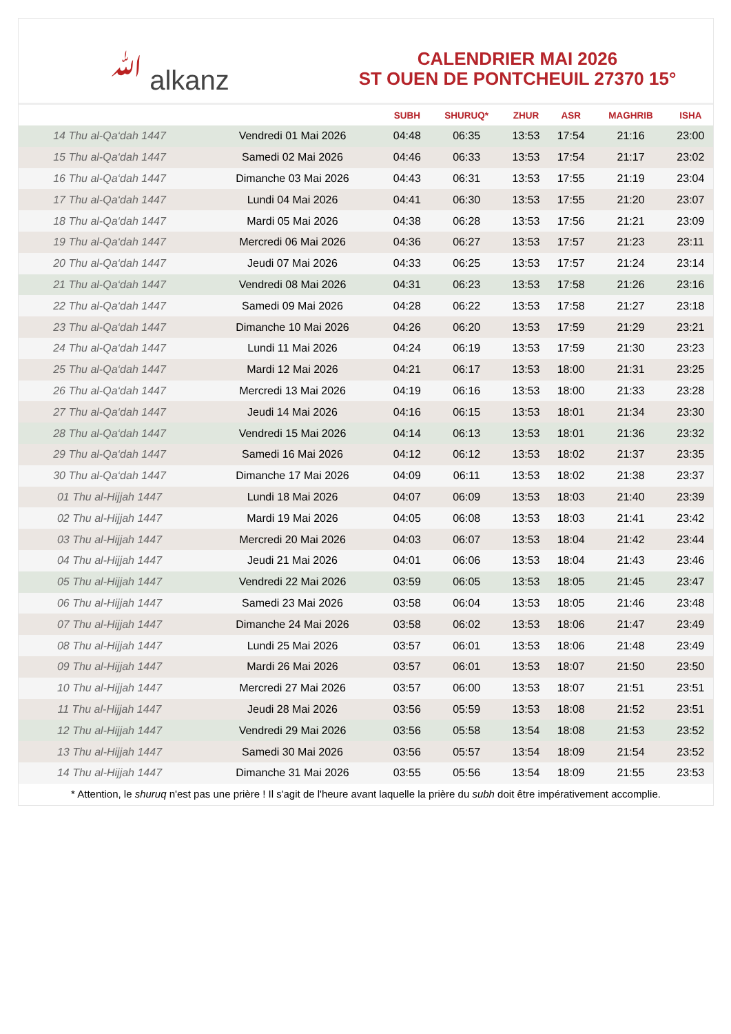ﷲ alkanz
CALENDRIER MAI 2026
ST OUEN DE PONTCHEUIL 27370 15°
| | | SUBH | SHURUQ* | ZHUR | ASR | MAGHRIB | ISHA |
| --- | --- | --- | --- | --- | --- | --- | --- |
| 14 Thu al-Qa‘dah 1447 | Vendredi 01 Mai 2026 | 04:48 | 06:35 | 13:53 | 17:54 | 21:16 | 23:00 |
| 15 Thu al-Qa‘dah 1447 | Samedi 02 Mai 2026 | 04:46 | 06:33 | 13:53 | 17:54 | 21:17 | 23:02 |
| 16 Thu al-Qa‘dah 1447 | Dimanche 03 Mai 2026 | 04:43 | 06:31 | 13:53 | 17:55 | 21:19 | 23:04 |
| 17 Thu al-Qa‘dah 1447 | Lundi 04 Mai 2026 | 04:41 | 06:30 | 13:53 | 17:55 | 21:20 | 23:07 |
| 18 Thu al-Qa‘dah 1447 | Mardi 05 Mai 2026 | 04:38 | 06:28 | 13:53 | 17:56 | 21:21 | 23:09 |
| 19 Thu al-Qa‘dah 1447 | Mercredi 06 Mai 2026 | 04:36 | 06:27 | 13:53 | 17:57 | 21:23 | 23:11 |
| 20 Thu al-Qa‘dah 1447 | Jeudi 07 Mai 2026 | 04:33 | 06:25 | 13:53 | 17:57 | 21:24 | 23:14 |
| 21 Thu al-Qa‘dah 1447 | Vendredi 08 Mai 2026 | 04:31 | 06:23 | 13:53 | 17:58 | 21:26 | 23:16 |
| 22 Thu al-Qa‘dah 1447 | Samedi 09 Mai 2026 | 04:28 | 06:22 | 13:53 | 17:58 | 21:27 | 23:18 |
| 23 Thu al-Qa‘dah 1447 | Dimanche 10 Mai 2026 | 04:26 | 06:20 | 13:53 | 17:59 | 21:29 | 23:21 |
| 24 Thu al-Qa‘dah 1447 | Lundi 11 Mai 2026 | 04:24 | 06:19 | 13:53 | 17:59 | 21:30 | 23:23 |
| 25 Thu al-Qa‘dah 1447 | Mardi 12 Mai 2026 | 04:21 | 06:17 | 13:53 | 18:00 | 21:31 | 23:25 |
| 26 Thu al-Qa‘dah 1447 | Mercredi 13 Mai 2026 | 04:19 | 06:16 | 13:53 | 18:00 | 21:33 | 23:28 |
| 27 Thu al-Qa‘dah 1447 | Jeudi 14 Mai 2026 | 04:16 | 06:15 | 13:53 | 18:01 | 21:34 | 23:30 |
| 28 Thu al-Qa‘dah 1447 | Vendredi 15 Mai 2026 | 04:14 | 06:13 | 13:53 | 18:01 | 21:36 | 23:32 |
| 29 Thu al-Qa‘dah 1447 | Samedi 16 Mai 2026 | 04:12 | 06:12 | 13:53 | 18:02 | 21:37 | 23:35 |
| 30 Thu al-Qa‘dah 1447 | Dimanche 17 Mai 2026 | 04:09 | 06:11 | 13:53 | 18:02 | 21:38 | 23:37 |
| 01 Thu al-Hijjah 1447 | Lundi 18 Mai 2026 | 04:07 | 06:09 | 13:53 | 18:03 | 21:40 | 23:39 |
| 02 Thu al-Hijjah 1447 | Mardi 19 Mai 2026 | 04:05 | 06:08 | 13:53 | 18:03 | 21:41 | 23:42 |
| 03 Thu al-Hijjah 1447 | Mercredi 20 Mai 2026 | 04:03 | 06:07 | 13:53 | 18:04 | 21:42 | 23:44 |
| 04 Thu al-Hijjah 1447 | Jeudi 21 Mai 2026 | 04:01 | 06:06 | 13:53 | 18:04 | 21:43 | 23:46 |
| 05 Thu al-Hijjah 1447 | Vendredi 22 Mai 2026 | 03:59 | 06:05 | 13:53 | 18:05 | 21:45 | 23:47 |
| 06 Thu al-Hijjah 1447 | Samedi 23 Mai 2026 | 03:58 | 06:04 | 13:53 | 18:05 | 21:46 | 23:48 |
| 07 Thu al-Hijjah 1447 | Dimanche 24 Mai 2026 | 03:58 | 06:02 | 13:53 | 18:06 | 21:47 | 23:49 |
| 08 Thu al-Hijjah 1447 | Lundi 25 Mai 2026 | 03:57 | 06:01 | 13:53 | 18:06 | 21:48 | 23:49 |
| 09 Thu al-Hijjah 1447 | Mardi 26 Mai 2026 | 03:57 | 06:01 | 13:53 | 18:07 | 21:50 | 23:50 |
| 10 Thu al-Hijjah 1447 | Mercredi 27 Mai 2026 | 03:57 | 06:00 | 13:53 | 18:07 | 21:51 | 23:51 |
| 11 Thu al-Hijjah 1447 | Jeudi 28 Mai 2026 | 03:56 | 05:59 | 13:53 | 18:08 | 21:52 | 23:51 |
| 12 Thu al-Hijjah 1447 | Vendredi 29 Mai 2026 | 03:56 | 05:58 | 13:54 | 18:08 | 21:53 | 23:52 |
| 13 Thu al-Hijjah 1447 | Samedi 30 Mai 2026 | 03:56 | 05:57 | 13:54 | 18:09 | 21:54 | 23:52 |
| 14 Thu al-Hijjah 1447 | Dimanche 31 Mai 2026 | 03:55 | 05:56 | 13:54 | 18:09 | 21:55 | 23:53 |
* Attention, le shuruq n'est pas une prière ! Il s'agit de l'heure avant laquelle la prière du subh doit être impérativement accomplie.